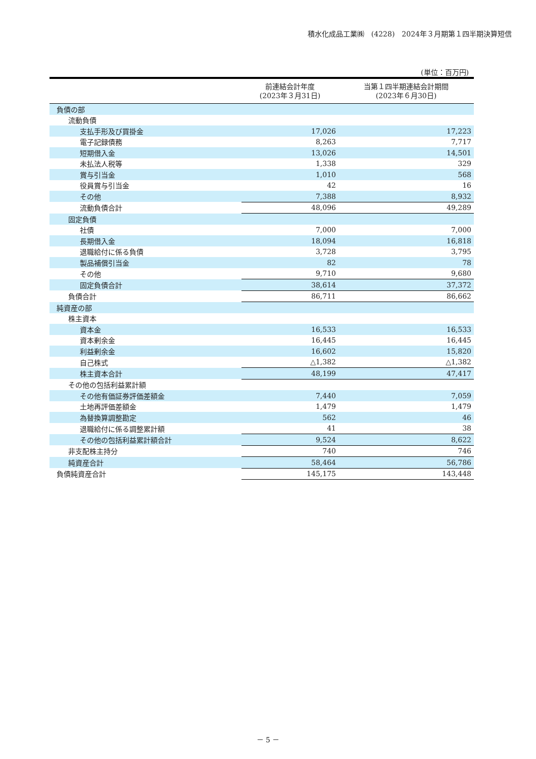積水化成品工業㈱　(4228)　2024年３月期第１四半期決算短信
(単位：百万円)
| | 前連結会計年度 (2023年３月31日) | 当第１四半期連結会計期間 (2023年６月30日) |
| --- | --- | --- |
| 負債の部 | | |
| 流動負債 | | |
| 支払手形及び買掛金 | 17,026 | 17,223 |
| 電子記録債務 | 8,263 | 7,717 |
| 短期借入金 | 13,026 | 14,501 |
| 未払法人税等 | 1,338 | 329 |
| 賞与引当金 | 1,010 | 568 |
| 役員賞与引当金 | 42 | 16 |
| その他 | 7,388 | 8,932 |
| 流動負債合計 | 48,096 | 49,289 |
| 固定負債 | | |
| 社債 | 7,000 | 7,000 |
| 長期借入金 | 18,094 | 16,818 |
| 退職給付に係る負債 | 3,728 | 3,795 |
| 製品補償引当金 | 82 | 78 |
| その他 | 9,710 | 9,680 |
| 固定負債合計 | 38,614 | 37,372 |
| 負債合計 | 86,711 | 86,662 |
| 純資産の部 | | |
| 株主資本 | | |
| 資本金 | 16,533 | 16,533 |
| 資本剰余金 | 16,445 | 16,445 |
| 利益剰余金 | 16,602 | 15,820 |
| 自己株式 | △1,382 | △1,382 |
| 株主資本合計 | 48,199 | 47,417 |
| その他の包括利益累計額 | | |
| その他有価証券評価差額金 | 7,440 | 7,059 |
| 土地再評価差額金 | 1,479 | 1,479 |
| 為替換算調整勘定 | 562 | 46 |
| 退職給付に係る調整累計額 | 41 | 38 |
| その他の包括利益累計額合計 | 9,524 | 8,622 |
| 非支配株主持分 | 740 | 746 |
| 純資産合計 | 58,464 | 56,786 |
| 負債純資産合計 | 145,175 | 143,448 |
－ 5 －